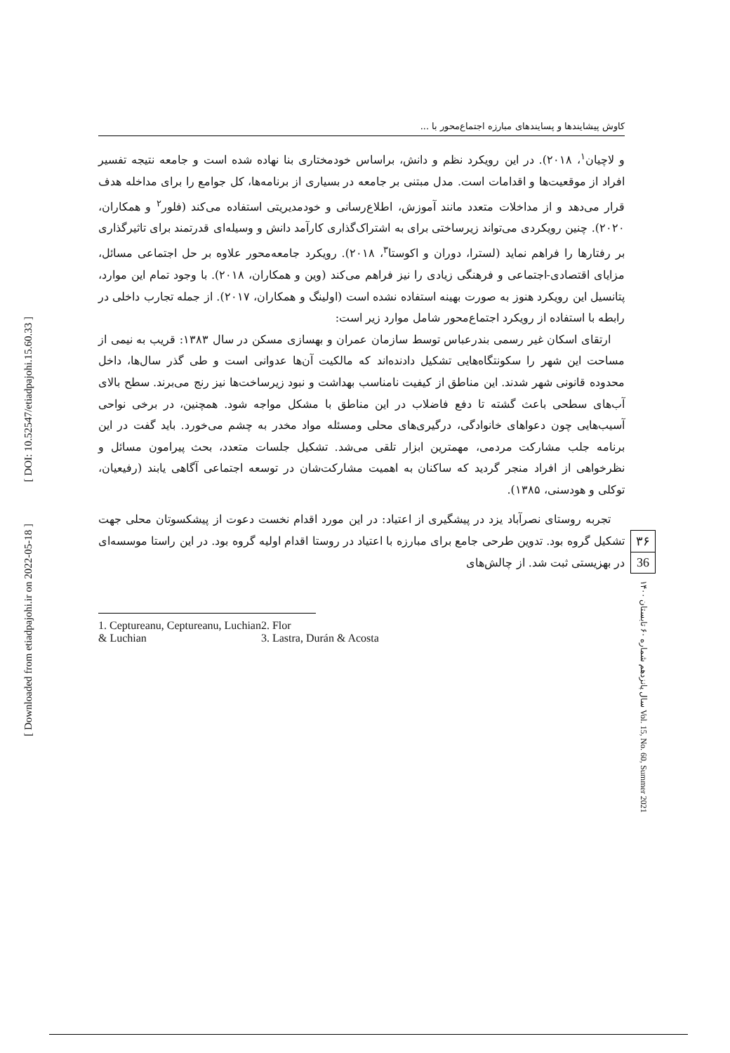[ DOI: 10.52547/etiadpajohi.15.60.33 ]
[ Downloaded from etiadpajohi.ir on 2022-05-18 ]
کاوش پیشایندها و پسایندهای مبارزه اجتماع‌محور با ...
و لاچیان<sup>۱</sup>، ۲۰۱۸). در این رویکرد نظم و دانش، براساس خودمختاری بنا نهاده شده است و جامعه نتیجه تفسیر افراد از موقعیت‌ها و اقدامات است. مدل مبتنی بر جامعه در بسیاری از برنامه‌ها، کل جوامع را برای مداخله هدف قرار می‌دهد و از مداخلات متعدد مانند آموزش، اطلاع‌رسانی و خودمدیریتی استفاده می‌کند (فلور<sup>۲</sup> و همکاران، ۲۰۲۰). چنین رویکردی می‌تواند زیرساختی برای به اشتراک‌گذاری کارآمد دانش و وسیله‌ای قدرتمند برای تاثیرگذاری بر رفتارها را فراهم نماید (لسترا، دوران و اکوستا<sup>۳</sup>، ۲۰۱۸). رویکرد جامعه‌محور علاوه بر حل اجتماعی مسائل، مزایای اقتصادی-اجتماعی و فرهنگی زیادی را نیز فراهم می‌کند (وین و همکاران، ۲۰۱۸). با وجود تمام این موارد، پتانسیل این رویکرد هنوز به صورت بهینه استفاده نشده است (اولینگ و همکاران، ۲۰۱۷). از جمله تجارب داخلی در رابطه با استفاده از رویکرد اجتماع‌محور شامل موارد زیر است:
ارتقای اسکان غیر رسمی بندرعباس توسط سازمان عمران و بهسازی مسکن در سال ۱۳۸۳: قریب به نیمی از مساحت این شهر را سکونتگاه‌هایی تشکیل دادنده‌اند که مالکیت آن‌ها عدوانی است و طی گذر سال‌ها، داخل محدوده قانونی شهر شدند. این مناطق از کیفیت نامناسب بهداشت و نبود زیرساخت‌ها نیز رنج می‌برند. سطح بالای آب‌های سطحی باعث گشته تا دفع فاضلاب در این مناطق با مشکل مواجه شود. همچنین، در برخی نواحی آسیب‌هایی چون دعواهای خانوادگی، درگیری‌های محلی ومسئله مواد مخدر به چشم می‌خورد. باید گفت در این برنامه جلب مشارکت مردمی، مهمترین ابزار تلقی می‌شد. تشکیل جلسات متعدد، بحث پیرامون مسائل و نظرخواهی از افراد منجر گردید که ساکنان به اهمیت مشارکت‌شان در توسعه اجتماعی آگاهی یابند (رفیعیان، توکلی و هودسنی، ۱۳۸۵).
تجربه روستای نصرآباد یزد در پیشگیری از اعتیاد: در این مورد اقدام نخست دعوت از پیشکسوتان محلی جهت تشکیل گروه بود. تدوین طرحی جامع برای مبارزه با اعتیاد در روستا اقدام اولیه گروه بود. در این راستا موسسه‌ای در بهزیستی ثبت شد. از چالش‌های
1. Ceptureanu, Ceptureanu, Luchian
& Luchian
2. Flor
3. Lastra, Durán & Acosta
۳۶
36
سال پانزدهم شماره ۶۰ تابستان ۱۴۰۰ Vol. 15, No. 60, Summer 2021